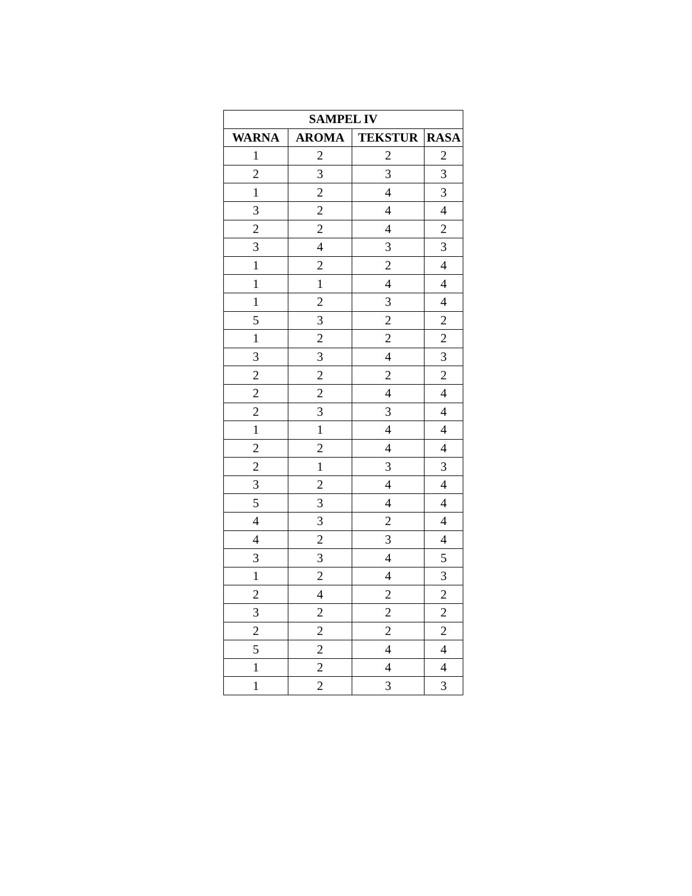| SAMPEL IV | | | |
| --- | --- | --- | --- |
| WARNA | AROMA | TEKSTUR | RASA |
| 1 | 2 | 2 | 2 |
| 2 | 3 | 3 | 3 |
| 1 | 2 | 4 | 3 |
| 3 | 2 | 4 | 4 |
| 2 | 2 | 4 | 2 |
| 3 | 4 | 3 | 3 |
| 1 | 2 | 2 | 4 |
| 1 | 1 | 4 | 4 |
| 1 | 2 | 3 | 4 |
| 5 | 3 | 2 | 2 |
| 1 | 2 | 2 | 2 |
| 3 | 3 | 4 | 3 |
| 2 | 2 | 2 | 2 |
| 2 | 2 | 4 | 4 |
| 2 | 3 | 3 | 4 |
| 1 | 1 | 4 | 4 |
| 2 | 2 | 4 | 4 |
| 2 | 1 | 3 | 3 |
| 3 | 2 | 4 | 4 |
| 5 | 3 | 4 | 4 |
| 4 | 3 | 2 | 4 |
| 4 | 2 | 3 | 4 |
| 3 | 3 | 4 | 5 |
| 1 | 2 | 4 | 3 |
| 2 | 4 | 2 | 2 |
| 3 | 2 | 2 | 2 |
| 2 | 2 | 2 | 2 |
| 5 | 2 | 4 | 4 |
| 1 | 2 | 4 | 4 |
| 1 | 2 | 3 | 3 |